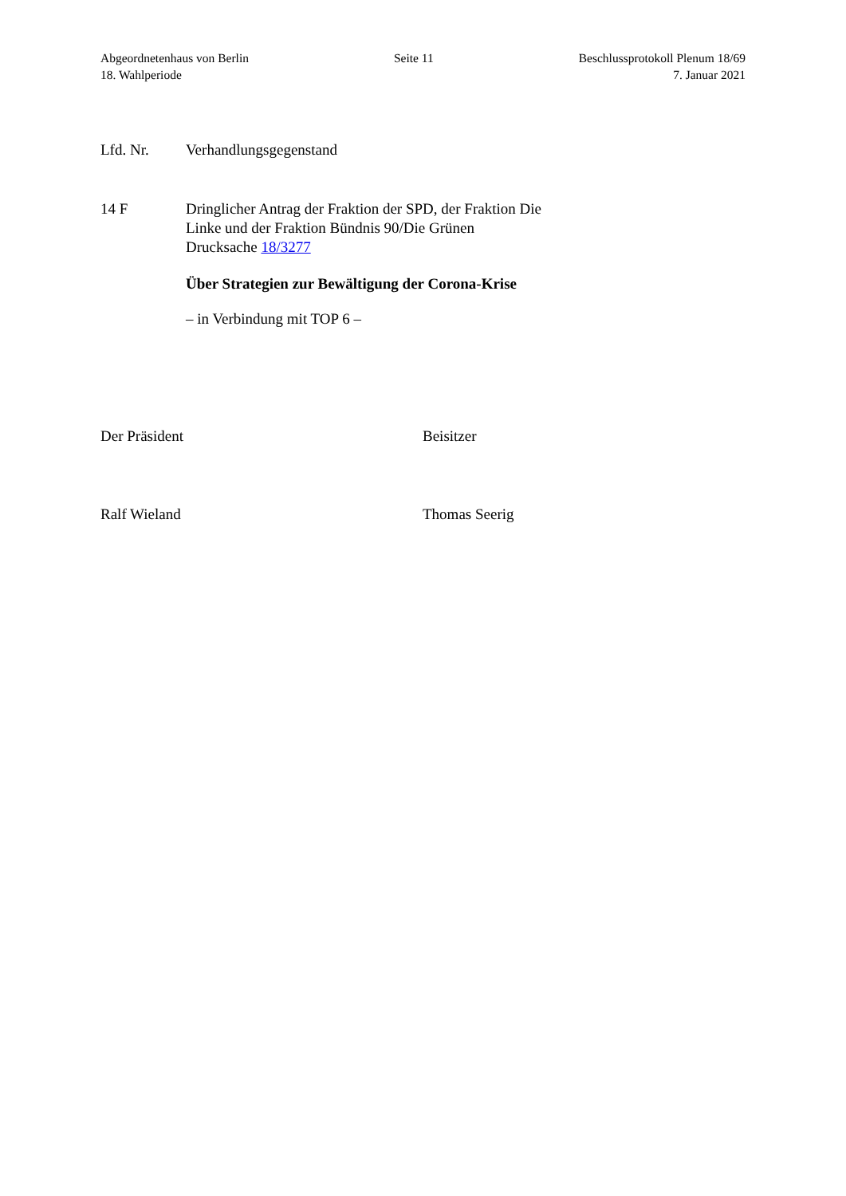Abgeordnetenhaus von Berlin
18. Wahlperiode
Seite 11 Beschlussprotokoll Plenum 18/69
7. Januar 2021
Lfd. Nr. Verhandlungsgegenstand
14 F Dringlicher Antrag der Fraktion der SPD, der Fraktion Die
Linke und der Fraktion Bündnis 90/Die Grünen
Drucksache 18/3277
Über Strategien zur Bewältigung der Corona-Krise
– in Verbindung mit TOP 6 –
Der Präsident Beisitzer
Ralf Wieland Thomas Seerig